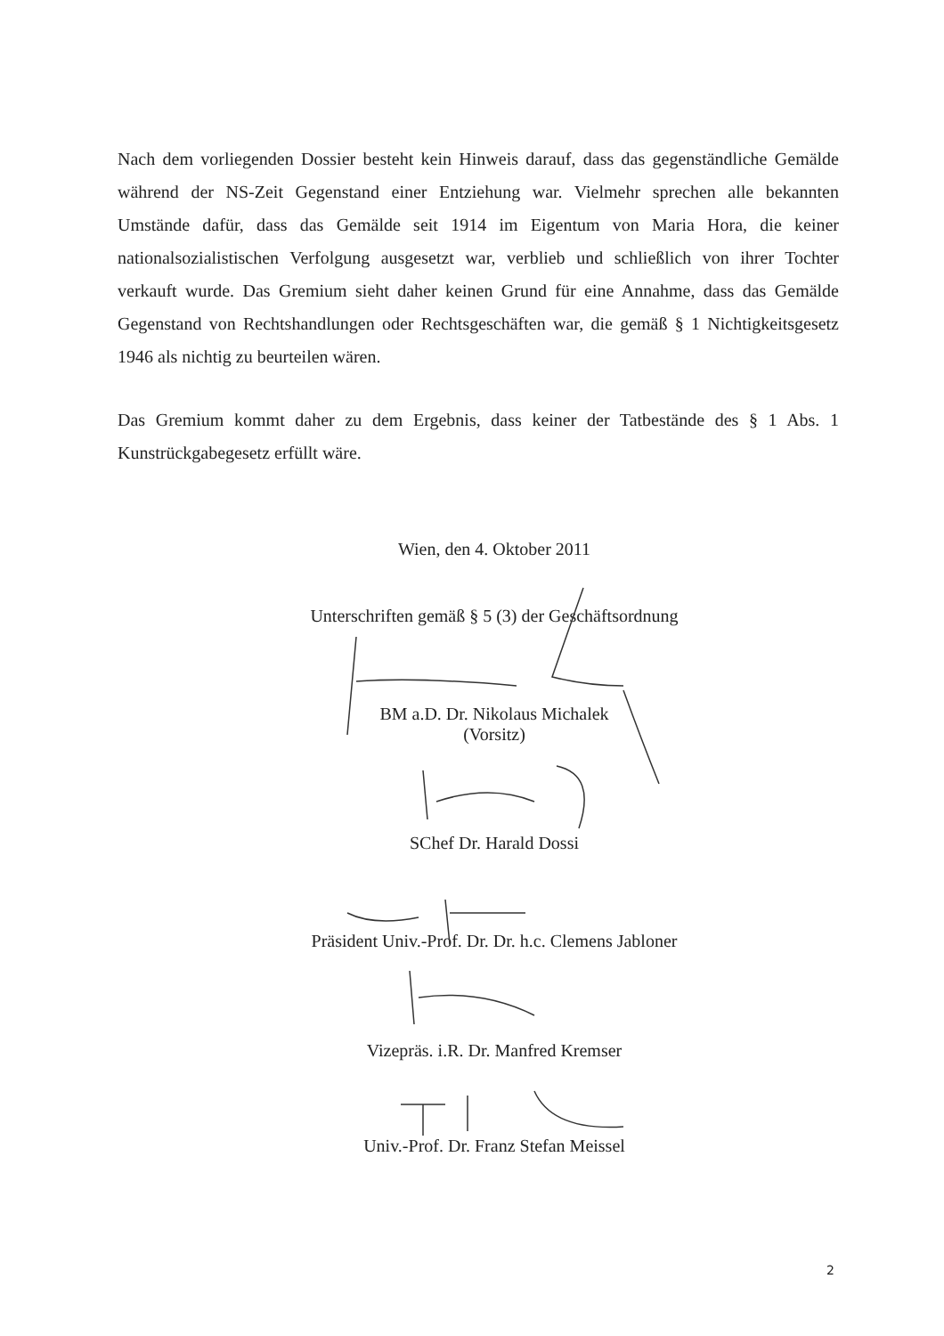Nach dem vorliegenden Dossier besteht kein Hinweis darauf, dass das gegenständliche Gemälde während der NS-Zeit Gegenstand einer Entziehung war. Vielmehr sprechen alle bekannten Umstände dafür, dass das Gemälde seit 1914 im Eigentum von Maria Hora, die keiner nationalsozialistischen Verfolgung ausgesetzt war, verblieb und schließlich von ihrer Tochter verkauft wurde. Das Gremium sieht daher keinen Grund für eine Annahme, dass das Gemälde Gegenstand von Rechtshandlungen oder Rechtsgeschäften war, die gemäß § 1 Nichtigkeitsgesetz 1946 als nichtig zu beurteilen wären.
Das Gremium kommt daher zu dem Ergebnis, dass keiner der Tatbestände des § 1 Abs. 1 Kunstrückgabegesetz erfüllt wäre.
Wien, den 4. Oktober 2011
Unterschriften gemäß § 5 (3) der Geschäftsordnung
BM a.D. Dr. Nikolaus Michalek
(Vorsitz)
SChef Dr. Harald Dossi
Präsident Univ.-Prof. Dr. Dr. h.c. Clemens Jabloner
Vizepräs. i.R. Dr. Manfred Kremser
Univ.-Prof. Dr. Franz Stefan Meissel
2